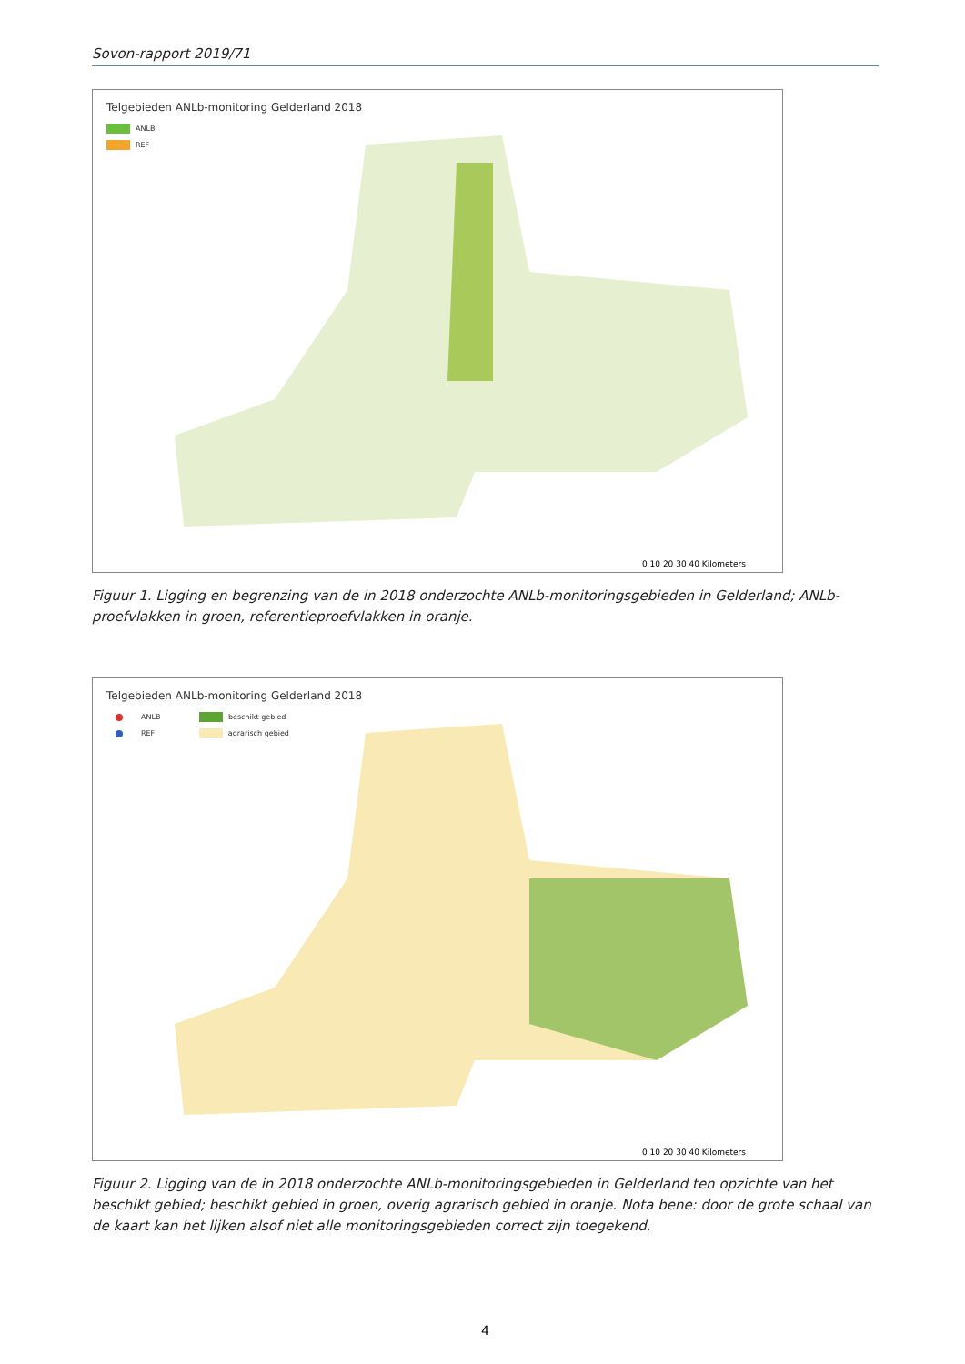Sovon-rapport 2019/71
Telgebieden ANLb-monitoring Gelderland 2018
ANLB
REF
0 10 20 30 40 Kilometers
Figuur 1. Ligging en begrenzing van de in 2018 onderzochte ANLb-monitoringsgebieden in Gelderland; ANLb-proefvlakken in groen, referentieproefvlakken in oranje.
Telgebieden ANLb-monitoring Gelderland 2018
ANLB beschikt gebied
REF agrarisch gebied
0 10 20 30 40 Kilometers
Figuur 2. Ligging van de in 2018 onderzochte ANLb-monitoringsgebieden in Gelderland ten opzichte van het beschikt gebied; beschikt gebied in groen, overig agrarisch gebied in oranje. Nota bene: door de grote schaal van de kaart kan het lijken alsof niet alle monitoringsgebieden correct zijn toegekend.
4